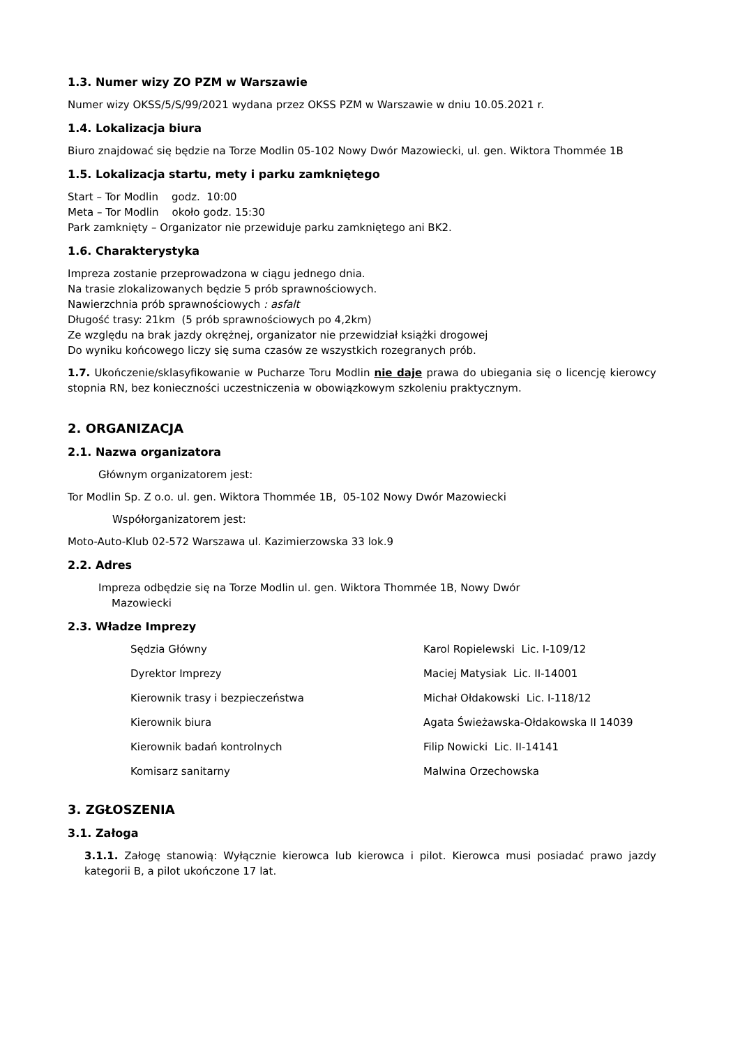1.3. Numer wizy ZO PZM w Warszawie
Numer wizy OKSS/5/S/99/2021 wydana przez OKSS PZM w Warszawie w dniu 10.05.2021 r.
1.4. Lokalizacja biura
Biuro znajdować się będzie na Torze Modlin 05-102 Nowy Dwór Mazowiecki, ul. gen. Wiktora Thommée 1B
1.5. Lokalizacja startu, mety i parku zamkniętego
Start – Tor Modlin godz. 10:00
Meta – Tor Modlin około godz. 15:30
Park zamknięty – Organizator nie przewiduje parku zamkniętego ani BK2.
1.6. Charakterystyka
Impreza zostanie przeprowadzona w ciągu jednego dnia.
Na trasie zlokalizowanych będzie 5 prób sprawnościowych.
Nawierzchnia prób sprawnościowych : asfalt
Długość trasy: 21km (5 prób sprawnościowych po 4,2km)
Ze względu na brak jazdy okrężnej, organizator nie przewidział książki drogowej
Do wyniku końcowego liczy się suma czasów ze wszystkich rozegranych prób.
1.7. Ukończenie/sklasyfikowanie w Pucharze Toru Modlin nie daje prawa do ubiegania się o licencję kierowcy stopnia RN, bez konieczności uczestniczenia w obowiązkowym szkoleniu praktycznym.
2. ORGANIZACJA
2.1. Nazwa organizatora
Głównym organizatorem jest:
Tor Modlin Sp. Z o.o. ul. gen. Wiktora Thommée 1B, 05-102 Nowy Dwór Mazowiecki
Współorganizatorem jest:
Moto-Auto-Klub 02-572 Warszawa ul. Kazimierzowska 33 lok.9
2.2. Adres
Impreza odbędzie się na Torze Modlin ul. gen. Wiktora Thommée 1B, Nowy Dwór
Mazowiecki
2.3. Władze Imprezy
| Sędzia Główny | Karol Ropielewski Lic. I-109/12 |
| Dyrektor Imprezy | Maciej Matysiak Lic. II-14001 |
| Kierownik trasy i bezpieczeństwa | Michał Ołdakowski Lic. I-118/12 |
| Kierownik biura | Agata Świeżawska-Ołdakowska II 14039 |
| Kierownik badań kontrolnych | Filip Nowicki Lic. II-14141 |
| Komisarz sanitarny | Malwina Orzechowska |
3. ZGŁOSZENIA
3.1. Załoga
3.1.1. Załogę stanowią: Wyłącznie kierowca lub kierowca i pilot. Kierowca musi posiadać prawo jazdy kategorii B, a pilot ukończone 17 lat.